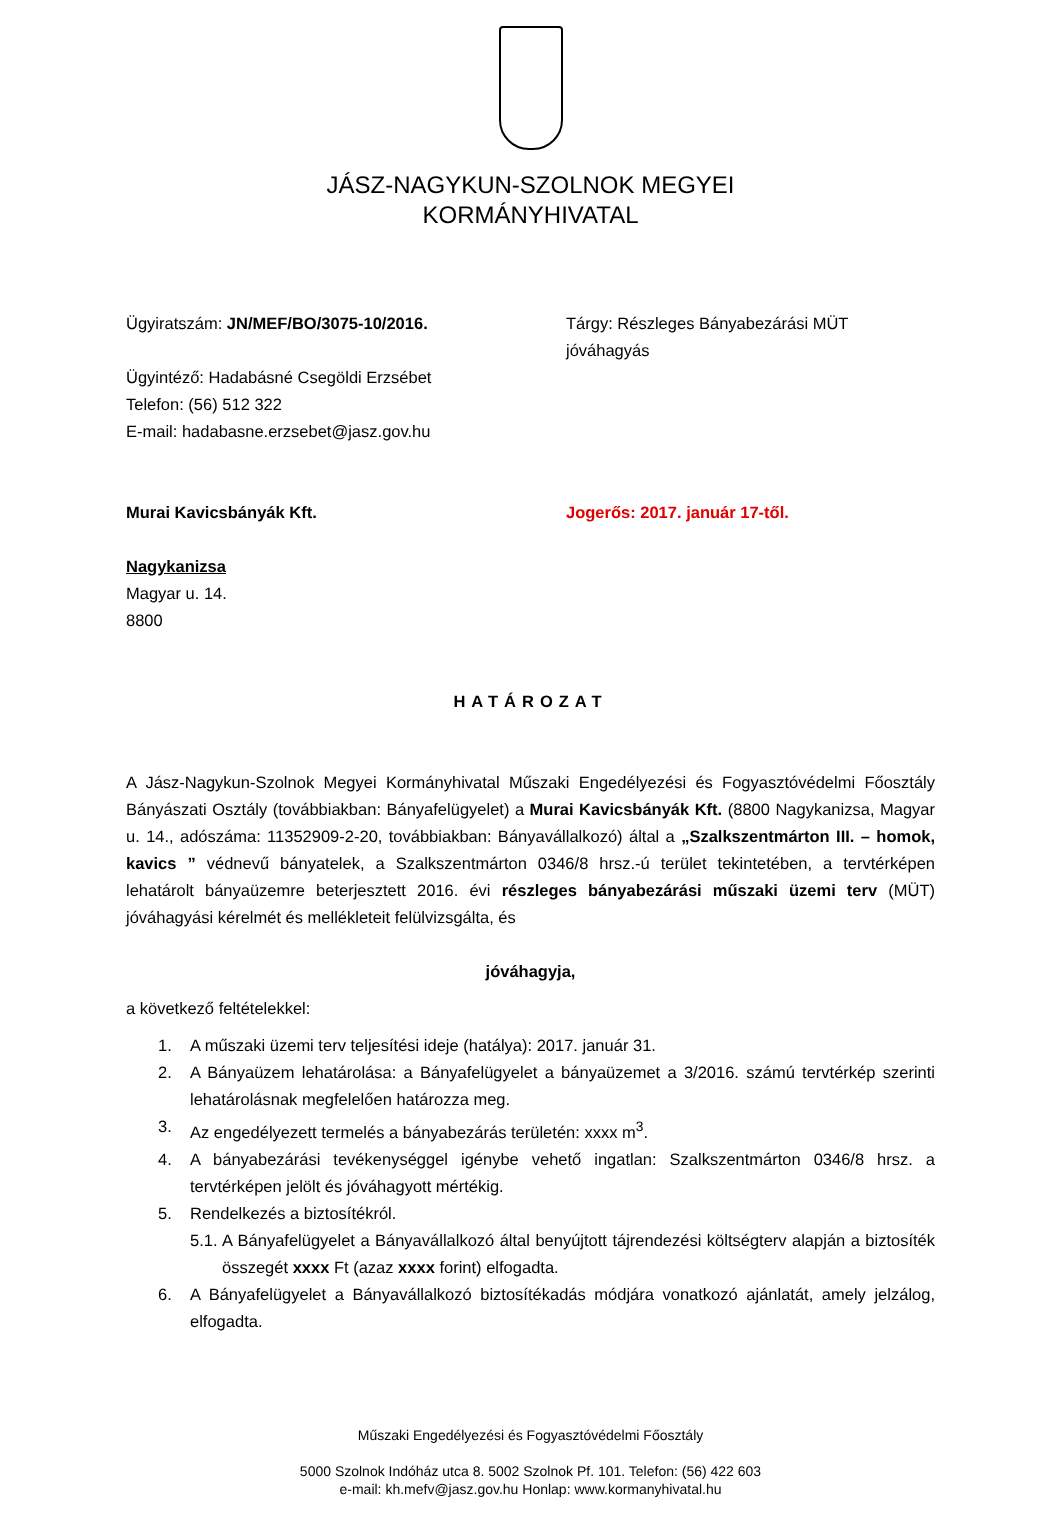JÁSZ-NAGYKUN-SZOLNOK MEGYEI
KORMÁNYHIVATAL
Ügyiratszám: JN/MEF/BO/3075-10/2016. Tárgy: Részleges Bányabezárási MÜT jóváhagyás
Ügyintéző: Hadabásné Csegöldi Erzsébet
Telefon: (56) 512 322
E-mail: hadabasne.erzsebet@jasz.gov.hu
Murai Kavicsbányák Kft. Jogerős: 2017. január 17-től.
Nagykanizsa
Magyar u. 14.
8800
HATÁROZAT
A Jász-Nagykun-Szolnok Megyei Kormányhivatal Műszaki Engedélyezési és Fogyasztóvédelmi Főosztály Bányászati Osztály (továbbiakban: Bányafelügyelet) a Murai Kavicsbányák Kft. (8800 Nagykanizsa, Magyar u. 14., adószáma: 11352909-2-20, továbbiakban: Bányavállalkozó) által a „Szalkszentmárton III. – homok, kavics ” védnevű bányatelek, a Szalkszentmárton 0346/8 hrsz.-ú terület tekintetében, a tervtérképen lehatárolt bányaüzemre beterjesztett 2016. évi részleges bányabezárási műszaki üzemi terv (MÜT) jóváhagyási kérelmét és mellékleteit felülvizsgálta, és
jóváhagyja,
a következő feltételekkel:
1. A műszaki üzemi terv teljesítési ideje (hatálya): 2017. január 31.
2. A Bányaüzem lehatárolása: a Bányafelügyelet a bányaüzemet a 3/2016. számú tervtérkép szerinti lehatárolásnak megfelelően határozza meg.
3. Az engedélyezett termelés a bányabezárás területén: xxxx m<sup>3</sup>.
4. A bányabezárási tevékenységgel igénybe vehető ingatlan: Szalkszentmárton 0346/8 hrsz. a tervtérképen jelölt és jóváhagyott mértékig.
5. Rendelkezés a biztosítékról.
5.1. A Bányafelügyelet a Bányavállalkozó által benyújtott tájrendezési költségterv alapján a biztosíték összegét xxxx Ft (azaz xxxx forint) elfogadta.
6. A Bányafelügyelet a Bányavállalkozó biztosítékadás módjára vonatkozó ajánlatát, amely jelzálog, elfogadta.
Műszaki Engedélyezési és Fogyasztóvédelmi Főosztály
5000 Szolnok Indóház utca 8. 5002 Szolnok Pf. 101. Telefon: (56) 422 603
e-mail: kh.mefv@jasz.gov.hu Honlap: www.kormanyhivatal.hu